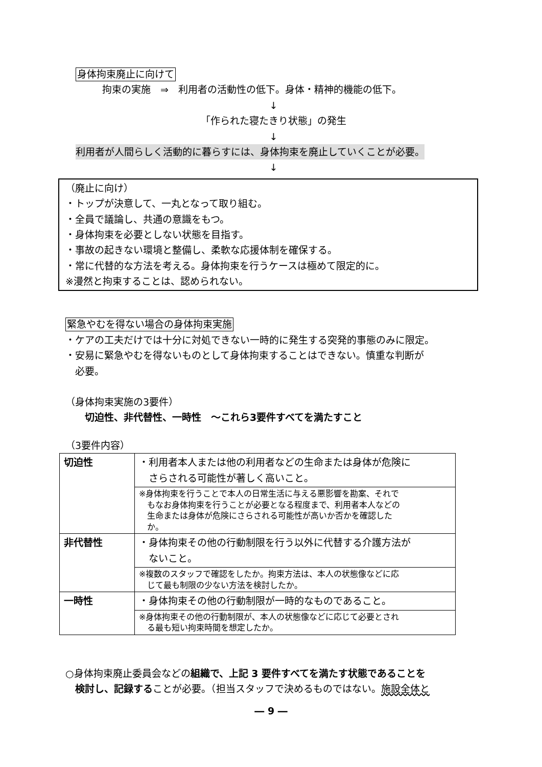身体拘束廃止に向けて
拘束の実施　⇒　利用者の活動性の低下。身体・精神的機能の低下。
↓
「作られた寝たきり状態」の発生
↓
利用者が人間らしく活動的に暮らすには、身体拘束を廃止していくことが必要。
↓
（廃止に向け）
・トップが決意して、一丸となって取り組む。
・全員で議論し、共通の意識をもつ。
・身体拘束を必要としない状態を目指す。
・事故の起きない環境と整備し、柔軟な応援体制を確保する。
・常に代替的な方法を考える。身体拘束を行うケースは極めて限定的に。
※漫然と拘束することは、認められない。
緊急やむを得ない場合の身体拘束実施
・ケアの工夫だけでは十分に対処できない一時的に発生する突発的事態のみに限定。
・安易に緊急やむを得ないものとして身体拘束することはできない。慎重な判断が
　必要。
（身体拘束実施の3要件）
　　切迫性、非代替性、一時性　～これら3要件すべてを満たすこと
（3要件内容）
| 切迫性 | ・利用者本人または他の利用者などの生命または身体が危険に さらされる可能性が著しく高いこと。 |
| | ※身体拘束を行うことで本人の日常生活に与える悪影響を勘案、それで もなお身体拘束を行うことが必要となる程度まで、利用者本人などの 生命または身体が危険にさらされる可能性が高いか否かを確認した か。 |
| 非代替性 | ・身体拘束その他の行動制限を行う以外に代替する介護方法が ないこと。 |
| | ※複数のスタッフで確認をしたか。拘束方法は、本人の状態像などに応 じて最も制限の少ない方法を検討したか。 |
| 一時性 | ・身体拘束その他の行動制限が一時的なものであること。 |
| | ※身体拘束その他の行動制限が、本人の状態像などに応じて必要とされ る最も短い拘束時間を想定したか。 |
○身体拘束廃止委員会などの組織で、上記 3 要件すべてを満たす状態であることを
　検討し、記録することが必要。（担当スタッフで決めるものではない。施設全体と
― 9 ―